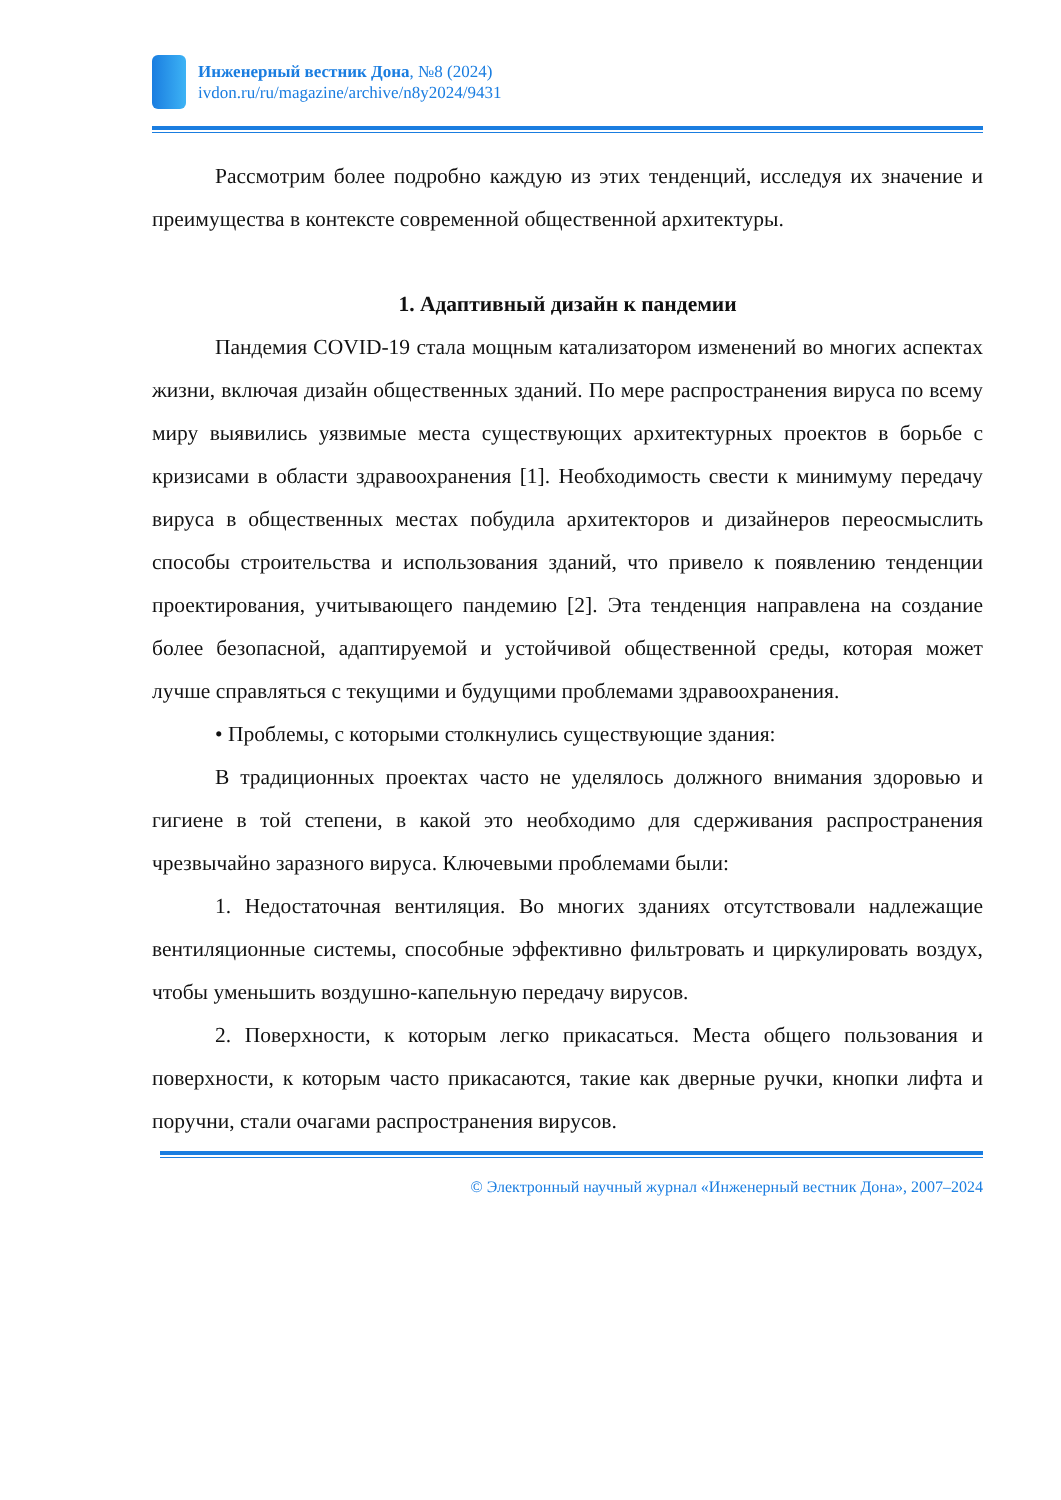Инженерный вестник Дона, №8 (2024)
ivdon.ru/ru/magazine/archive/n8y2024/9431
Рассмотрим более подробно каждую из этих тенденций, исследуя их значение и преимущества в контексте современной общественной архитектуры.
1. Адаптивный дизайн к пандемии
Пандемия COVID-19 стала мощным катализатором изменений во многих аспектах жизни, включая дизайн общественных зданий. По мере распространения вируса по всему миру выявились уязвимые места существующих архитектурных проектов в борьбе с кризисами в области здравоохранения [1]. Необходимость свести к минимуму передачу вируса в общественных местах побудила архитекторов и дизайнеров переосмыслить способы строительства и использования зданий, что привело к появлению тенденции проектирования, учитывающего пандемию [2]. Эта тенденция направлена на создание более безопасной, адаптируемой и устойчивой общественной среды, которая может лучше справляться с текущими и будущими проблемами здравоохранения.
• Проблемы, с которыми столкнулись существующие здания:
В традиционных проектах часто не уделялось должного внимания здоровью и гигиене в той степени, в какой это необходимо для сдерживания распространения чрезвычайно заразного вируса. Ключевыми проблемами были:
1. Недостаточная вентиляция. Во многих зданиях отсутствовали надлежащие вентиляционные системы, способные эффективно фильтровать и циркулировать воздух, чтобы уменьшить воздушно-капельную передачу вирусов.
2. Поверхности, к которым легко прикасаться. Места общего пользования и поверхности, к которым часто прикасаются, такие как дверные ручки, кнопки лифта и поручни, стали очагами распространения вирусов.
© Электронный научный журнал «Инженерный вестник Дона», 2007–2024